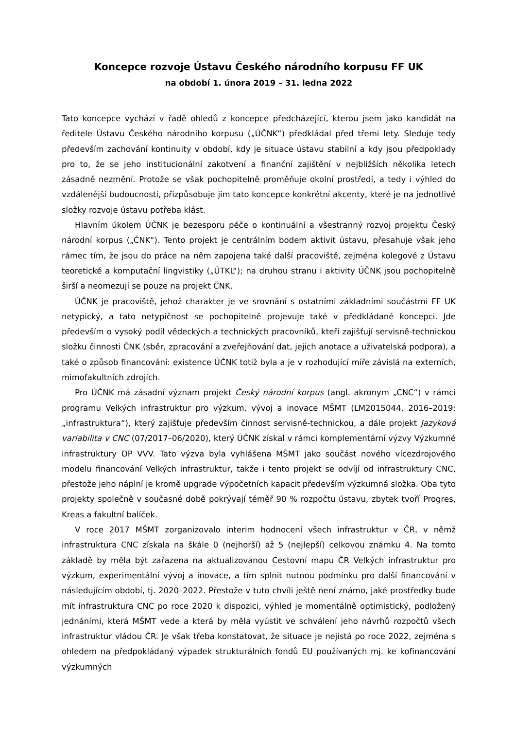Koncepce rozvoje Ústavu Českého národního korpusu FF UK
na období 1. února 2019 – 31. ledna 2022
Tato koncepce vychází v řadě ohledů z koncepce předcházející, kterou jsem jako kandidát na ředitele Ústavu Českého národního korpusu („ÚČNK“) předkládal před třemi lety. Sleduje tedy především zachování kontinuity v období, kdy je situace ústavu stabilní a kdy jsou předpoklady pro to, že se jeho institucionální zakotvení a finanční zajištění v nejbližších několika letech zásadně nezmění. Protože se však pochopitelně proměňuje okolní prostředí, a tedy i výhled do vzdálenější budoucnosti, přizpůsobuje jim tato koncepce konkrétní akcenty, které je na jednotlivé složky rozvoje ústavu potřeba klást.
Hlavním úkolem ÚČNK je bezesporu péče o kontinuální a všestranný rozvoj projektu Český národní korpus („ČNK“). Tento projekt je centrálním bodem aktivit ústavu, přesahuje však jeho rámec tím, že jsou do práce na něm zapojena také další pracoviště, zejména kolegové z Ústavu teoretické a komputační lingvistiky („ÚTKL“); na druhou stranu i aktivity ÚČNK jsou pochopitelně širší a neomezují se pouze na projekt ČNK.
ÚČNK je pracoviště, jehož charakter je ve srovnání s ostatními základními součástmi FF UK netypický, a tato netypičnost se pochopitelně projevuje také v předkládané koncepci. Jde především o vysoký podíl vědeckých a technických pracovníků, kteří zajišťují servisně-technickou složku činnosti ČNK (sběr, zpracování a zveřejňování dat, jejich anotace a uživatelská podpora), a také o způsob financování: existence ÚČNK totiž byla a je v rozhodující míře závislá na externích, mimofakultních zdrojích.
Pro ÚČNK má zásadní význam projekt Český národní korpus (angl. akronym „CNC“) v rámci programu Velkých infrastruktur pro výzkum, vývoj a inovace MŠMT (LM2015044, 2016–2019; „infrastruktura“), který zajišťuje především činnost servisně-technickou, a dále projekt Jazyková variabilita v CNC (07/2017–06/2020), který ÚČNK získal v rámci komplementární výzvy Výzkumné infrastruktury OP VVV. Tato výzva byla vyhlášena MŠMT jako součást nového vícezdrojového modelu financování Velkých infrastruktur, takže i tento projekt se odvíjí od infrastruktury CNC, přestože jeho náplní je kromě upgrade výpočetních kapacit především výzkumná složka. Oba tyto projekty společně v současné době pokrývají téměř 90 % rozpočtu ústavu, zbytek tvoří Progres, Kreas a fakultní balíček.
V roce 2017 MŠMT zorganizovalo interim hodnocení všech infrastruktur v ČR, v němž infrastruktura CNC získala na škále 0 (nejhorší) až 5 (nejlepší) celkovou známku 4. Na tomto základě by měla být zařazena na aktualizovanou Cestovní mapu ČR Velkých infrastruktur pro výzkum, experimentální vývoj a inovace, a tím splnit nutnou podmínku pro další financování v následujícím období, tj. 2020–2022. Přestože v tuto chvíli ještě není známo, jaké prostředky bude mít infrastruktura CNC po roce 2020 k dispozici, výhled je momentálně optimistický, podložený jednáními, která MŠMT vede a která by měla vyústit ve schválení jeho návrhů rozpočtů všech infrastruktur vládou ČR. Je však třeba konstatovat, že situace je nejistá po roce 2022, zejména s ohledem na předpokládaný výpadek strukturálních fondů EU používaných mj. ke kofinancování výzkumných